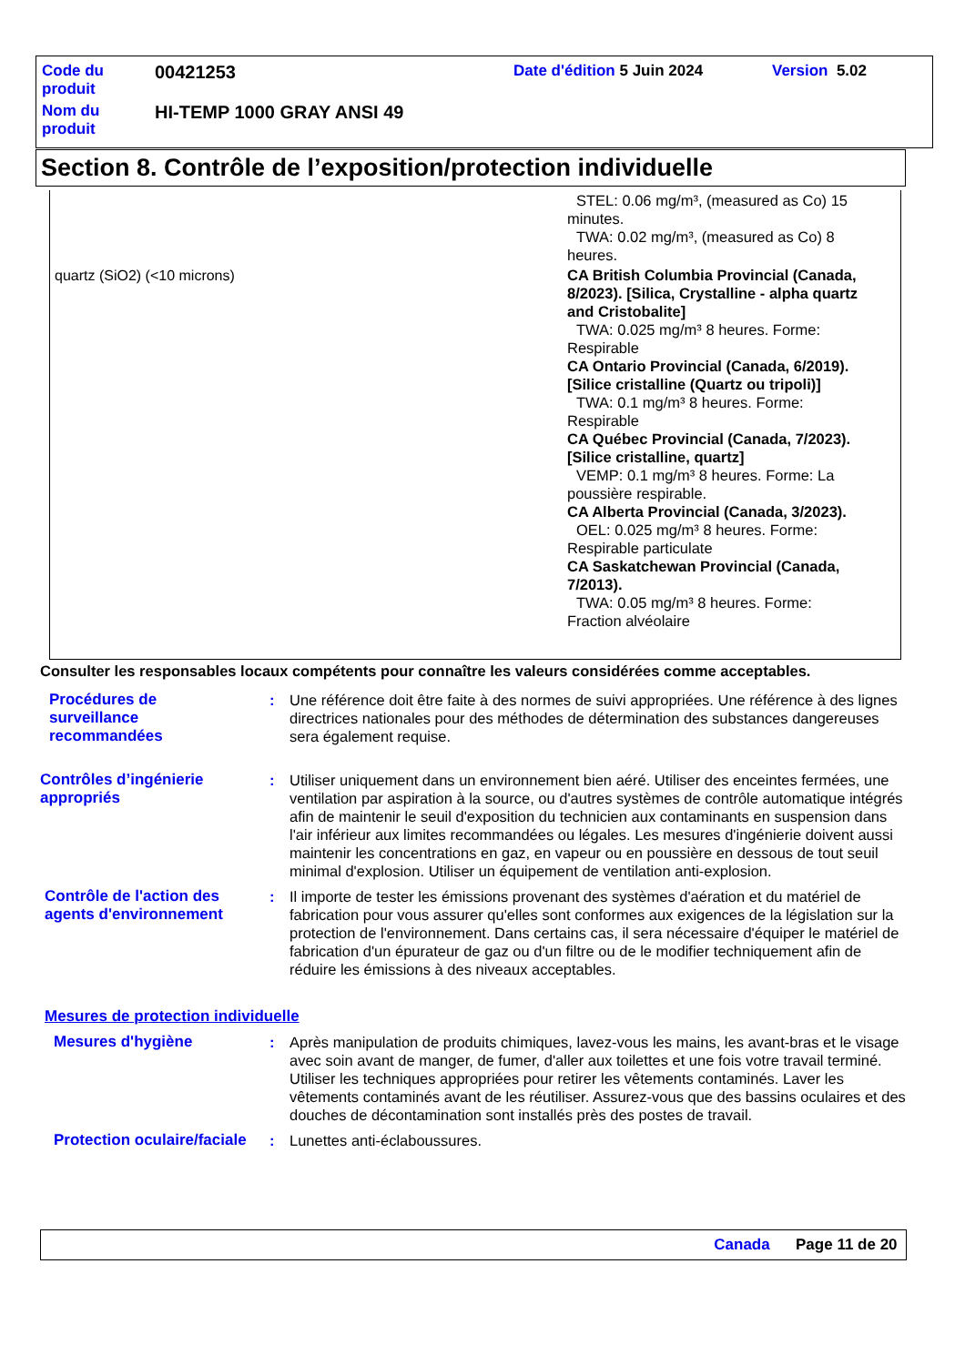| Code du produit | 00421253 | Date d'édition 5 Juin 2024 | Version 5.02 |
| Nom du produit | HI-TEMP 1000 GRAY ANSI 49 | | |
Section 8. Contrôle de l’exposition/protection individuelle
quartz (SiO2) (<10 microns)
STEL: 0.06 mg/m³, (measured as Co) 15
minutes.
TWA: 0.02 mg/m³, (measured as Co) 8
heures.
CA British Columbia Provincial (Canada, 8/2023). [Silica, Crystalline - alpha quartz and Cristobalite]
TWA: 0.025 mg/m³ 8 heures. Forme:
Respirable
CA Ontario Provincial (Canada, 6/2019). [Silice cristalline (Quartz ou tripoli)]
TWA: 0.1 mg/m³ 8 heures. Forme:
Respirable
CA Québec Provincial (Canada, 7/2023). [Silice cristalline, quartz]
VEMP: 0.1 mg/m³ 8 heures. Forme: La
poussière respirable.
CA Alberta Provincial (Canada, 3/2023).
OEL: 0.025 mg/m³ 8 heures. Forme:
Respirable particulate
CA Saskatchewan Provincial (Canada, 7/2013).
TWA: 0.05 mg/m³ 8 heures. Forme:
Fraction alvéolaire
Consulter les responsables locaux compétents pour connaître les valeurs considérées comme acceptables.
Procédures de
surveillance
recommandées
: Une référence doit être faite à des normes de suivi appropriées. Une référence à des lignes directrices nationales pour des méthodes de détermination des substances dangereuses sera également requise.
Contrôles d’ingénierie
appropriés
: Utiliser uniquement dans un environnement bien aéré. Utiliser des enceintes fermées, une ventilation par aspiration à la source, ou d'autres systèmes de contrôle automatique intégrés afin de maintenir le seuil d'exposition du technicien aux contaminants en suspension dans l'air inférieur aux limites recommandées ou légales. Les mesures d'ingénierie doivent aussi maintenir les concentrations en gaz, en vapeur ou en poussière en dessous de tout seuil minimal d'explosion. Utiliser un équipement de ventilation anti-explosion.
Contrôle de l'action des agents d'environnement
: Il importe de tester les émissions provenant des systèmes d'aération et du matériel de fabrication pour vous assurer qu'elles sont conformes aux exigences de la législation sur la protection de l'environnement. Dans certains cas, il sera nécessaire d'équiper le matériel de fabrication d'un épurateur de gaz ou d'un filtre ou de le modifier techniquement afin de réduire les émissions à des niveaux acceptables.
Mesures de protection individuelle
Mesures d'hygiène : Après manipulation de produits chimiques, lavez-vous les mains, les avant-bras et le visage avec soin avant de manger, de fumer, d'aller aux toilettes et une fois votre travail terminé. Utiliser les techniques appropriées pour retirer les vêtements contaminés. Laver les vêtements contaminés avant de les réutiliser. Assurez-vous que des bassins oculaires et des douches de décontamination sont installés près des postes de travail.
Protection oculaire/faciale
: Lunettes anti-éclaboussures.
Canada Page 11 de 20